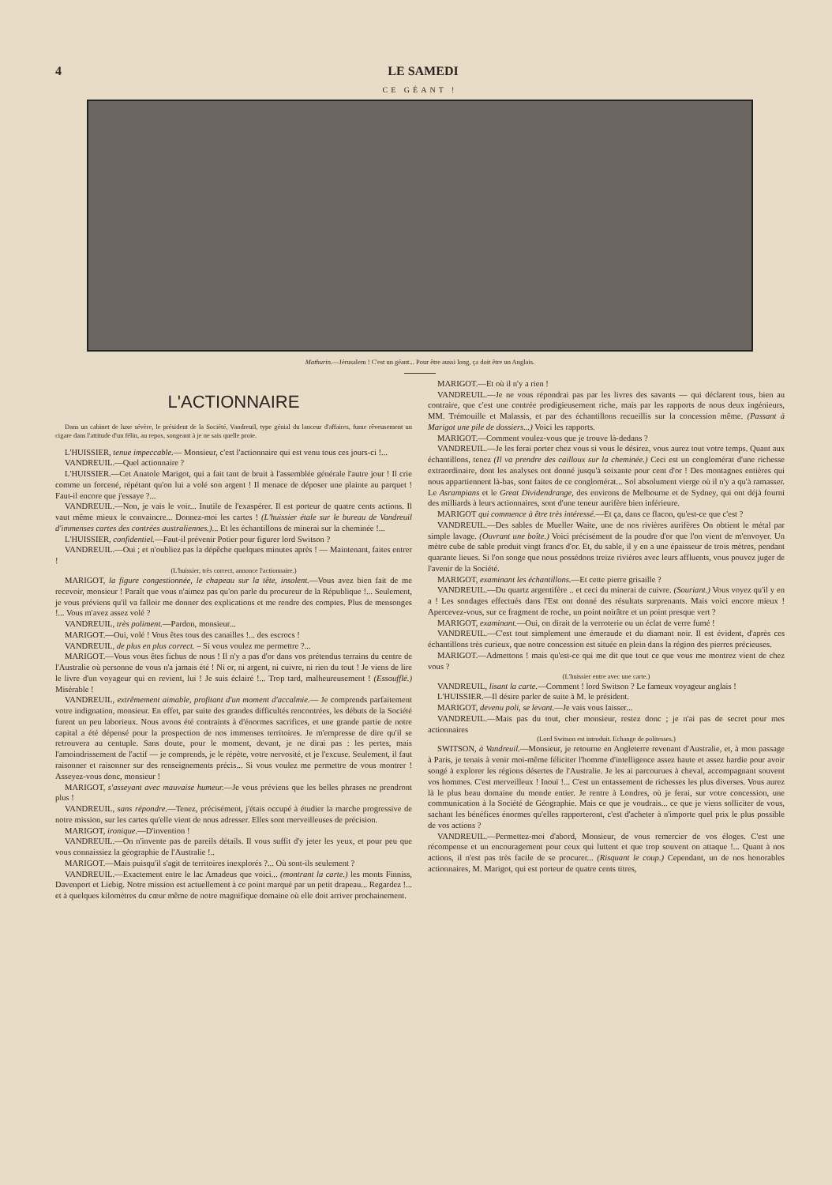4 LE SAMEDI
CE GÉANT !
Mathurin.—Jérusalem ! C'est un géant... Pour être aussi long, ça doit être un Anglais.
L'ACTIONNAIRE
Dans un cabinet de luxe sévère, le président de la Société, Vandreuil, type génial du lanceur d'affaires, fume rêveusement un cigare dans l'attitude d'un félin, au repos, songeant à je ne sais quelle proie.
L'HUISSIER, tenue impeccable.— Monsieur, c'est l'actionnaire qui est venu tous ces jours-ci !...
VANDREUIL.—Quel actionnaire ?
L'HUISSIER.—Cet Anatole Marigot, qui a fait tant de bruit à l'assemblée générale l'autre jour ! Il crie comme un forcené, répétant qu'on lui a volé son argent ! Il menace de déposer une plainte au parquet ! Faut-il encore que j'essaye ?...
VANDREUIL.—Non, je vais le voir... Inutile de l'exaspérer. Il est porteur de quatre cents actions. Il vaut même mieux le convaincre... Donnez-moi les cartes ! (L'huissier étale sur le bureau de Vandreuil d'immenses cartes des contrées australiennes.)... Et les échantillons de minerai sur la cheminée !...
L'HUISSIER, confidentiel.—Faut-il prévenir Potier pour figurer lord Switson ?
VANDREUIL.—Oui ; et n'oubliez pas la dépêche quelques minutes après ! — Maintenant, faites entrer !
(L'huissier, très correct, annonce l'actionnaire.)
MARIGOT, la figure congestionnée, le chapeau sur la tête, insolent.—Vous avez bien fait de me recevoir, monsieur ! Paraît que vous n'aimez pas qu'on parle du procureur de la République !... Seulement, je vous préviens qu'il va falloir me donner des explications et me rendre des comptes. Plus de mensonges !... Vous m'avez assez volé ?
VANDREUIL, très poliment.—Pardon, monsieur...
MARIGOT.—Oui, volé ! Vous êtes tous des canailles !... des escrocs !
VANDREUIL, de plus en plus correct. – Si vous voulez me permettre ?...
MARIGOT.—Vous vous êtes fichus de nous ! Il n'y a pas d'or dans vos prétendus terrains du centre de l'Australie où personne de vous n'a jamais été ! Ni or, ni argent, ni cuivre, ni rien du tout ! Je viens de lire le livre d'un voyageur qui en revient, lui ! Je suis éclairé !... Trop tard, malheureusement ! (Essoufflé.) Misérable !
VANDREUIL, extrêmement aimable, profitant d'un moment d'accalmie.— Je comprends parfaitement votre indignation, monsieur. En effet, par suite des grandes difficultés rencontrées, les débuts de la Société furent un peu laborieux. Nous avons été contraints à d'énormes sacrifices, et une grande partie de notre capital a été dépensé pour la prospection de nos immenses territoires. Je m'empresse de dire qu'il se retrouvera au centuple. Sans doute, pour le moment, devant, je ne dirai pas : les pertes, mais l'amoindrissement de l'actif — je comprends, je le répète, votre nervosité, et je l'excuse. Seulement, il faut raisonner et raisonner sur des renseignements précis... Si vous voulez me permettre de vous montrer ! Asseyez-vous donc, monsieur !
MARIGOT, s'asseyant avec mauvaise humeur.—Je vous préviens que les belles phrases ne prendront plus !
VANDREUIL, sans répondre.—Tenez, précisément, j'étais occupé à étudier la marche progressive de notre mission, sur les cartes qu'elle vient de nous adresser. Elles sont merveilleuses de précision.
MARIGOT, ironique.—D'invention !
VANDREUIL.—On n'invente pas de pareils détails. Il vous suffit d'y jeter les yeux, et pour peu que vous connaissiez la géographie de l'Australie !..
MARIGOT.—Mais puisqu'il s'agit de territoires inexplorés ?... Où sont-ils seulement ?
VANDREUIL.—Exactement entre le lac Amadeus que voici... (montrant la carte.) les monts Finniss, Davenport et Liebig. Notre mission est actuellement à ce point marqué par un petit drapeau... Regardez !... et à quelques kilomètres du cœur même de notre magnifique domaine où elle doit arriver prochainement.
MARIGOT.—Et où il n'y a rien !
VANDREUIL.—Je ne vous répondrai pas par les livres des savants — qui déclarent tous, bien au contraire, que c'est une contrée prodigieusement riche, mais par les rapports de nous deux ingénieurs, MM. Trémouille et Malassis, et par des échantillons recueillis sur la concession même. (Passant à Marigot une pile de dossiers...) Voici les rapports.
MARIGOT.—Comment voulez-vous que je trouve là-dedans ?
VANDREUIL.—Je les ferai porter chez vous si vous le désirez, vous aurez tout votre temps. Quant aux échantillons, tenez (Il va prendre des cailloux sur la cheminée.) Ceci est un conglomérat d'une richesse extraordinaire, dont les analyses ont donné jusqu'à soixante pour cent d'or ! Des montagnes entières qui nous appartiennent là-bas, sont faites de ce conglomérat... Sol absolument vierge où il n'y a qu'à ramasser. Le Asrampians et le Great Dividendrange, des environs de Melbourne et de Sydney, qui ont déjà fourni des milliards à leurs actionnaires, sont d'une teneur aurifère bien inférieure.
MARIGOT qui commence à être très intéressé.—Et ça, dans ce flacon, qu'est-ce que c'est ?
VANDREUIL.—Des sables de Mueller Waite, une de nos rivières aurifères On obtient le métal par simple lavage. (Ouvrant une boîte.) Voici précisément de la poudre d'or que l'on vient de m'envoyer. Un mètre cube de sable produit vingt francs d'or. Et, du sable, il y en a une épaisseur de trois mètres, pendant quarante lieues. Si l'on songe que nous possédons treize rivières avec leurs affluents, vous pouvez juger de l'avenir de la Société.
MARIGOT, examinant les échantillons.—Et cette pierre grisaille ?
VANDREUIL.—Du quartz argentifère .. et ceci du minerai de cuivre. (Souriant.) Vous voyez qu'il y en a ! Les sondages effectués dans l'Est ont donné des résultats surprenants. Mais voici encore mieux ! Apercevez-vous, sur ce fragment de roche, un point noirâtre et un point presque vert ?
MARIGOT, examinant.—Oui, on dirait de la verroterie ou un éclat de verre fumé !
VANDREUIL.—C'est tout simplement une émeraude et du diamant noir. Il est évident, d'après ces échantillons très curieux, que notre concession est située en plein dans la région des pierres précieuses.
MARIGOT.—Admettons ! mais qu'est-ce qui me dit que tout ce que vous me montrez vient de chez vous ?
(L'huissier entre avec une carte.)
VANDREUIL, lisant la carte.—Comment ! lord Switson ? Le fameux voyageur anglais !
L'HUISSIER.—Il désire parler de suite à M. le président.
MARIGOT, devenu poli, se levant.—Je vais vous laisser...
VANDREUIL.—Mais pas du tout, cher monsieur, restez donc ; je n'ai pas de secret pour mes actionnaires
(Lord Switson est introduit. Echange de politesses.)
SWITSON, à Vandreuil.—Monsieur, je retourne en Angleterre revenant d'Australie, et, à mon passage à Paris, je tenais à venir moi-même féliciter l'homme d'intelligence assez haute et assez hardie pour avoir songé à explorer les régions désertes de l'Australie. Je les ai parcourues à cheval, accompagnant souvent vos hommes. C'est merveilleux ! Inouï !... C'est un entassement de richesses les plus diverses. Vous aurez là le plus beau domaine du monde entier. Je rentre à Londres, où je ferai, sur votre concession, une communication à la Société de Géographie. Mais ce que je voudrais... ce que je viens solliciter de vous, sachant les bénéfices énormes qu'elles rapporteront, c'est d'acheter à n'importe quel prix le plus possible de vos actions ?
VANDREUIL.—Permettez-moi d'abord, Monsieur, de vous remercier de vos éloges. C'est une récompense et un encouragement pour ceux qui luttent et que trop souvent on attaque !... Quant à nos actions, il n'est pas très facile de se procurer... (Risquant le coup.) Cependant, un de nos honorables actionnaires, M. Marigot, qui est porteur de quatre cents titres,